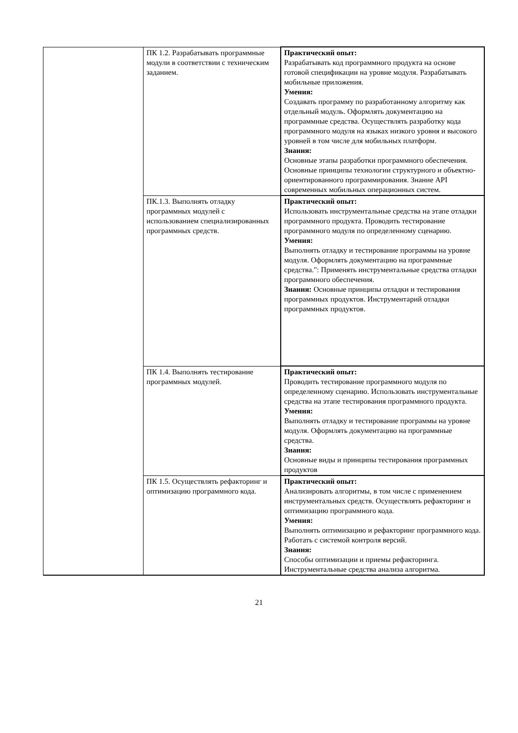| | ПК 1.2. Разрабатывать программные модули в соответствии с техническим заданием. | Практический опыт: Разрабатывать код программного продукта на основе готовой спецификации на уровне модуля. Разрабатывать мобильные приложения. Умения: Создавать программу по разработанному алгоритму как отдельный модуль. Оформлять документацию на программные средства. Осуществлять разработку кода программного модуля на языках низкого уровня и высокого уровней в том числе для мобильных платформ. Знания: Основные этапы разработки программного обеспечения. Основные принципы технологии структурного и объектно-ориентированного программирования. Знание API современных мобильных операционных систем. |
| | ПК.1.3. Выполнять отладку программных модулей с использованием специализированных программных средств. | Практический опыт: Использовать инструментальные средства на этапе отладки программного продукта. Проводить тестирование программного модуля по определенному сценарию. Умения: Выполнять отладку и тестирование программы на уровне модуля. Оформлять документацию на программные средства.": Применять инструментальные средства отладки программного обеспечения. Знания: Основные принципы отладки и тестирования программных продуктов. Инструментарий отладки программных продуктов. |
| | ПК 1.4. Выполнять тестирование программных модулей. | Практический опыт: Проводить тестирование программного модуля по определенному сценарию. Использовать инструментальные средства на этапе тестирования программного продукта. Умения: Выполнять отладку и тестирование программы на уровне модуля. Оформлять документацию на программные средства. Знания: Основные виды и принципы тестирования программных продуктов |
| | ПК 1.5. Осуществлять рефакторинг и оптимизацию программного кода. | Практический опыт: Анализировать алгоритмы, в том числе с применением инструментальных средств. Осуществлять рефакторинг и оптимизацию программного кода. Умения: Выполнять оптимизацию и рефакторинг программного кода. Работать с системой контроля версий. Знания: Способы оптимизации и приемы рефакторинга. Инструментальные средства анализа алгоритма. |
21